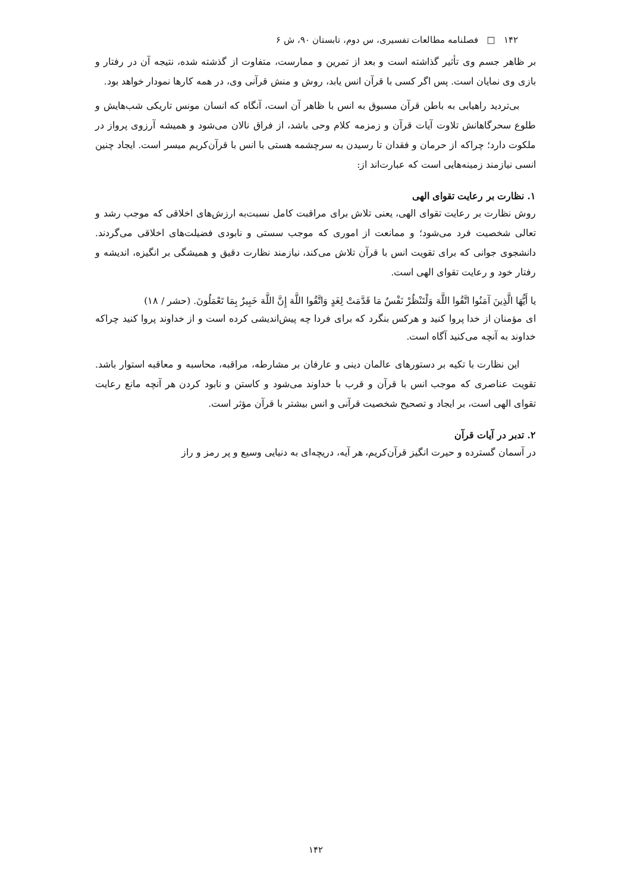۱۴۲ □ فصلنامه مطالعات تفسیری، س دوم، تابستان ۹۰، ش ۶
بر ظاهر جسم وی تأثیر گذاشته است و بعد از تمرین و ممارست، متفاوت از گذشته شده، نتیجه آن در رفتار و بازی وی نمایان است. پس اگر کسی با قرآن انس یابد، روش و منش قرآنی وی، در همه کارها نمودار خواهد بود.
بی‌تردید راهیابی به باطن قرآن مسبوق به انس با ظاهر آن است، آنگاه که انسان مونس تاریکی شب‌هایش و طلوع سحرگاهانش تلاوت آیات قرآن و زمزمه کلام وحی باشد، از فراق نالان می‌شود و همیشه آرزوی پرواز در ملکوت دارد؛ چراکه از حرمان و فقدان تا رسیدن به سرچشمه هستی با انس با قرآن‌کریم میسر است. ایجاد چنین انسی نیازمند زمینه‌هایی است که عبارت‌اند از:
۱. نظارت بر رعایت تقوای الهی
روش نظارت بر رعایت تقوای الهی، یعنی تلاش برای مراقبت کامل نسبت‌به ارزش‌های اخلاقی که موجب رشد و تعالی شخصیت فرد می‌شود؛ و ممانعت از اموری که موجب سستی و نابودی فضیلت‌های اخلاقی می‌گردند. دانشجوی جوانی که برای تقویت انس با قرآن تلاش می‌کند، نیازمند نظارت دقیق و همیشگی بر انگیزه، اندیشه و رفتار خود و رعایت تقوای الهی است.
یا أَیُّهَا الَّذِینَ آمَنُوا اتَّقُوا اللَّهَ وَلْتَنْظُرْ نَفْسٌ مَا قَدَّمَتْ لِغَدٍ وَاتَّقُوا اللَّهَ إِنَّ اللَّهَ خَبِیرٌ بِمَا تَعْمَلُونَ. (حشر / ۱۸)
ای مؤمنان از خدا پروا کنید و هرکس بنگرد که برای فردا چه پیش‌اندیشی کرده است و از خداوند پروا کنید چراکه خداوند به آنچه می‌کنید آگاه است.
این نظارت با تکیه بر دستورهای عالمان دینی و عارفان بر مشارطه، مراقبه، محاسبه و معاقبه استوار باشد. تقویت عناصری که موجب انس با قرآن و قرب با خداوند می‌شود و کاستن و نابود کردن هر آنچه مانع رعایت تقوای الهی است، بر ایجاد و تصحیح شخصیت قرآنی و انس بیشتر با قرآن مؤثر است.
۲. تدبر در آیات قرآن
در آسمان گسترده و حیرت انگیز قرآن‌کریم، هر آیه، دریچه‌ای به دنیایی وسیع و پر رمز و راز
۱۴۲